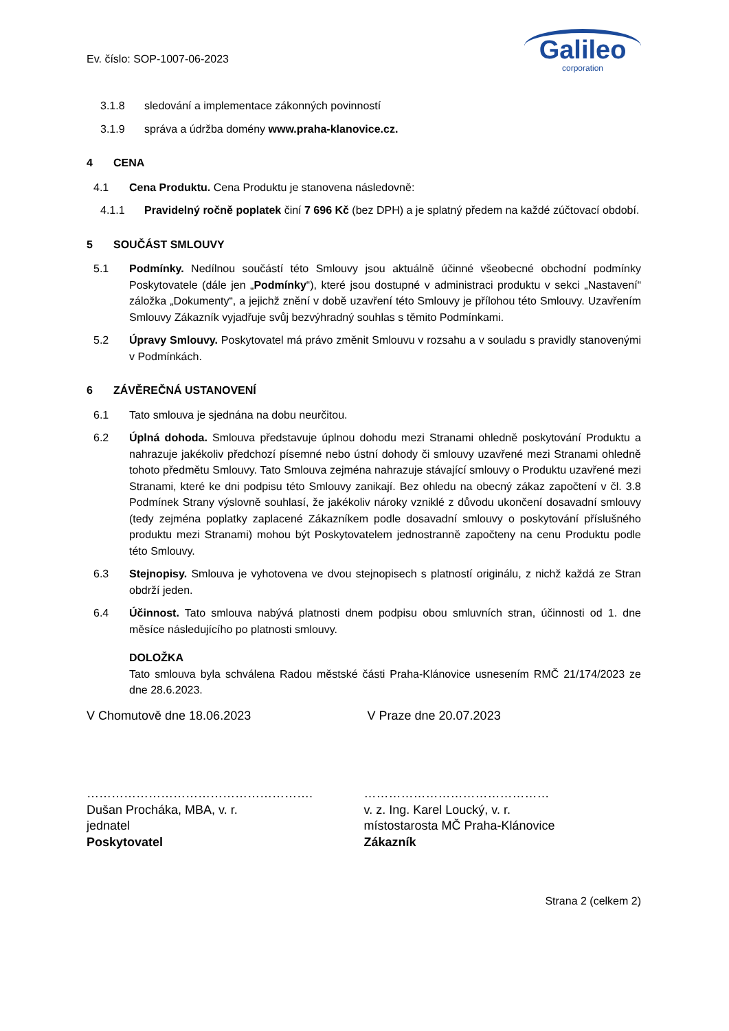Ev. číslo: SOP-1007-06-2023
Galileo
corporation
3.1.8 sledování a implementace zákonných povinností
3.1.9 správa a údržba domény www.praha-klanovice.cz.
4 CENA
4.1 Cena Produktu. Cena Produktu je stanovena následovně:
4.1.1 Pravidelný ročně poplatek činí 7 696 Kč (bez DPH) a je splatný předem na každé zúčtovací období.
5 SOUČÁST SMLOUVY
5.1 Podmínky. Nedílnou součástí této Smlouvy jsou aktuálně účinné všeobecné obchodní podmínky Poskytovatele (dále jen „Podmínky“), které jsou dostupné v administraci produktu v sekci „Nastavení“ záložka „Dokumenty“, a jejichž znění v době uzavření této Smlouvy je přílohou této Smlouvy. Uzavřením Smlouvy Zákazník vyjadřuje svůj bezvýhradný souhlas s těmito Podmínkami.
5.2 Úpravy Smlouvy. Poskytovatel má právo změnit Smlouvu v rozsahu a v souladu s pravidly stanovenými v Podmínkách.
6 ZÁVĚREČNÁ USTANOVENÍ
6.1 Tato smlouva je sjednána na dobu neurčitou.
6.2 Úplná dohoda. Smlouva představuje úplnou dohodu mezi Stranami ohledně poskytování Produktu a nahrazuje jakékoliv předchozí písemné nebo ústní dohody či smlouvy uzavřené mezi Stranami ohledně tohoto předmětu Smlouvy. Tato Smlouva zejména nahrazuje stávající smlouvy o Produktu uzavřené mezi Stranami, které ke dni podpisu této Smlouvy zanikají. Bez ohledu na obecný zákaz započtení v čl. 3.8 Podmínek Strany výslovně souhlasí, že jakékoliv nároky vzniklé z důvodu ukončení dosavadní smlouvy (tedy zejména poplatky zaplacené Zákazníkem podle dosavadní smlouvy o poskytování příslušného produktu mezi Stranami) mohou být Poskytovatelem jednostranně započteny na cenu Produktu podle této Smlouvy.
6.3 Stejnopisy. Smlouva je vyhotovena ve dvou stejnopisech s platností originálu, z nichž každá ze Stran obdrží jeden.
6.4 Účinnost. Tato smlouva nabývá platnosti dnem podpisu obou smluvních stran, účinnosti od 1. dne měsíce následujícího po platnosti smlouvy.
DOLOŽKA
Tato smlouva byla schválena Radou městské části Praha-Klánovice usnesením RMČ 21/174/2023 ze dne 28.6.2023.
V Chomutově dne 18.06.2023 V Praze dne 20.07.2023
……………………………………………….
Dušan Procháka, MBA, v. r.
jednatel
Poskytovatel
………………………………………
v. z. Ing. Karel Loucký, v. r.
místostarosta MČ Praha-Klánovice
Zákazník
Strana 2 (celkem 2)